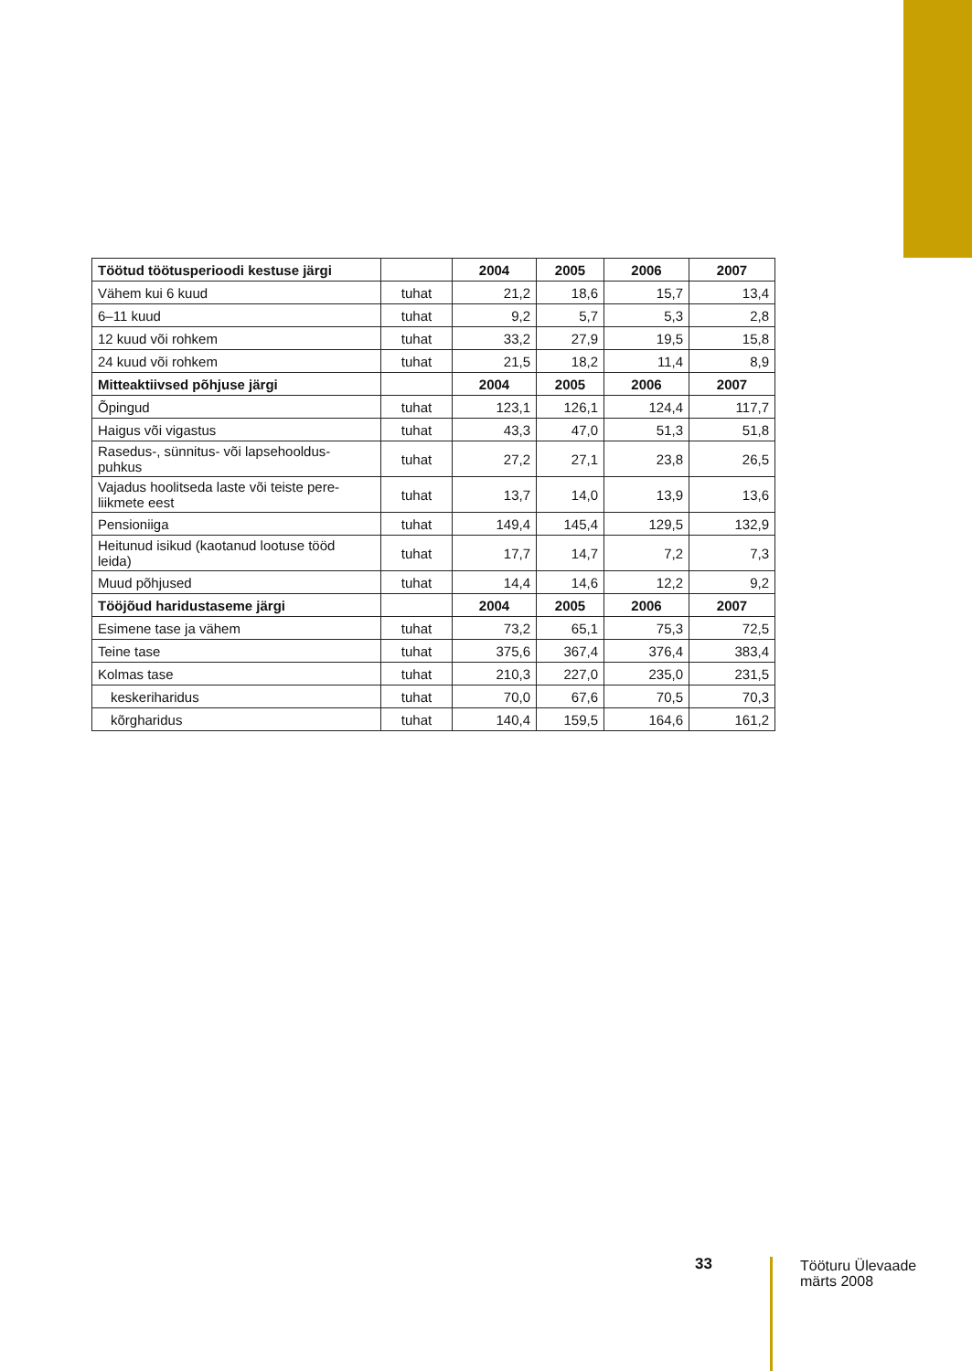| Töötud töötusperioodi kestuse järgi | | 2004 | 2005 | 2006 | 2007 |
| --- | --- | --- | --- | --- | --- |
| Vähem kui 6 kuud | tuhat | 21,2 | 18,6 | 15,7 | 13,4 |
| 6–11 kuud | tuhat | 9,2 | 5,7 | 5,3 | 2,8 |
| 12 kuud või rohkem | tuhat | 33,2 | 27,9 | 19,5 | 15,8 |
| 24 kuud või rohkem | tuhat | 21,5 | 18,2 | 11,4 | 8,9 |
| Mitteaktiivsed põhjuse järgi | | 2004 | 2005 | 2006 | 2007 |
| Õpingud | tuhat | 123,1 | 126,1 | 124,4 | 117,7 |
| Haigus või vigastus | tuhat | 43,3 | 47,0 | 51,3 | 51,8 |
| Rasedus-, sünnitus- või lapsehooldus- puhkus | tuhat | 27,2 | 27,1 | 23,8 | 26,5 |
| Vajadus hoolitseda laste või teiste pere- liikmete eest | tuhat | 13,7 | 14,0 | 13,9 | 13,6 |
| Pensioniiga | tuhat | 149,4 | 145,4 | 129,5 | 132,9 |
| Heitunud isikud (kaotanud lootuse tööd leida) | tuhat | 17,7 | 14,7 | 7,2 | 7,3 |
| Muud põhjused | tuhat | 14,4 | 14,6 | 12,2 | 9,2 |
| Tööjõud haridustaseme järgi | | 2004 | 2005 | 2006 | 2007 |
| Esimene tase ja vähem | tuhat | 73,2 | 65,1 | 75,3 | 72,5 |
| Teine tase | tuhat | 375,6 | 367,4 | 376,4 | 383,4 |
| Kolmas tase | tuhat | 210,3 | 227,0 | 235,0 | 231,5 |
| keskeriharidus | tuhat | 70,0 | 67,6 | 70,5 | 70,3 |
| kõrgharidus | tuhat | 140,4 | 159,5 | 164,6 | 161,2 |
33
Tööturu Ülevaade
märts 2008